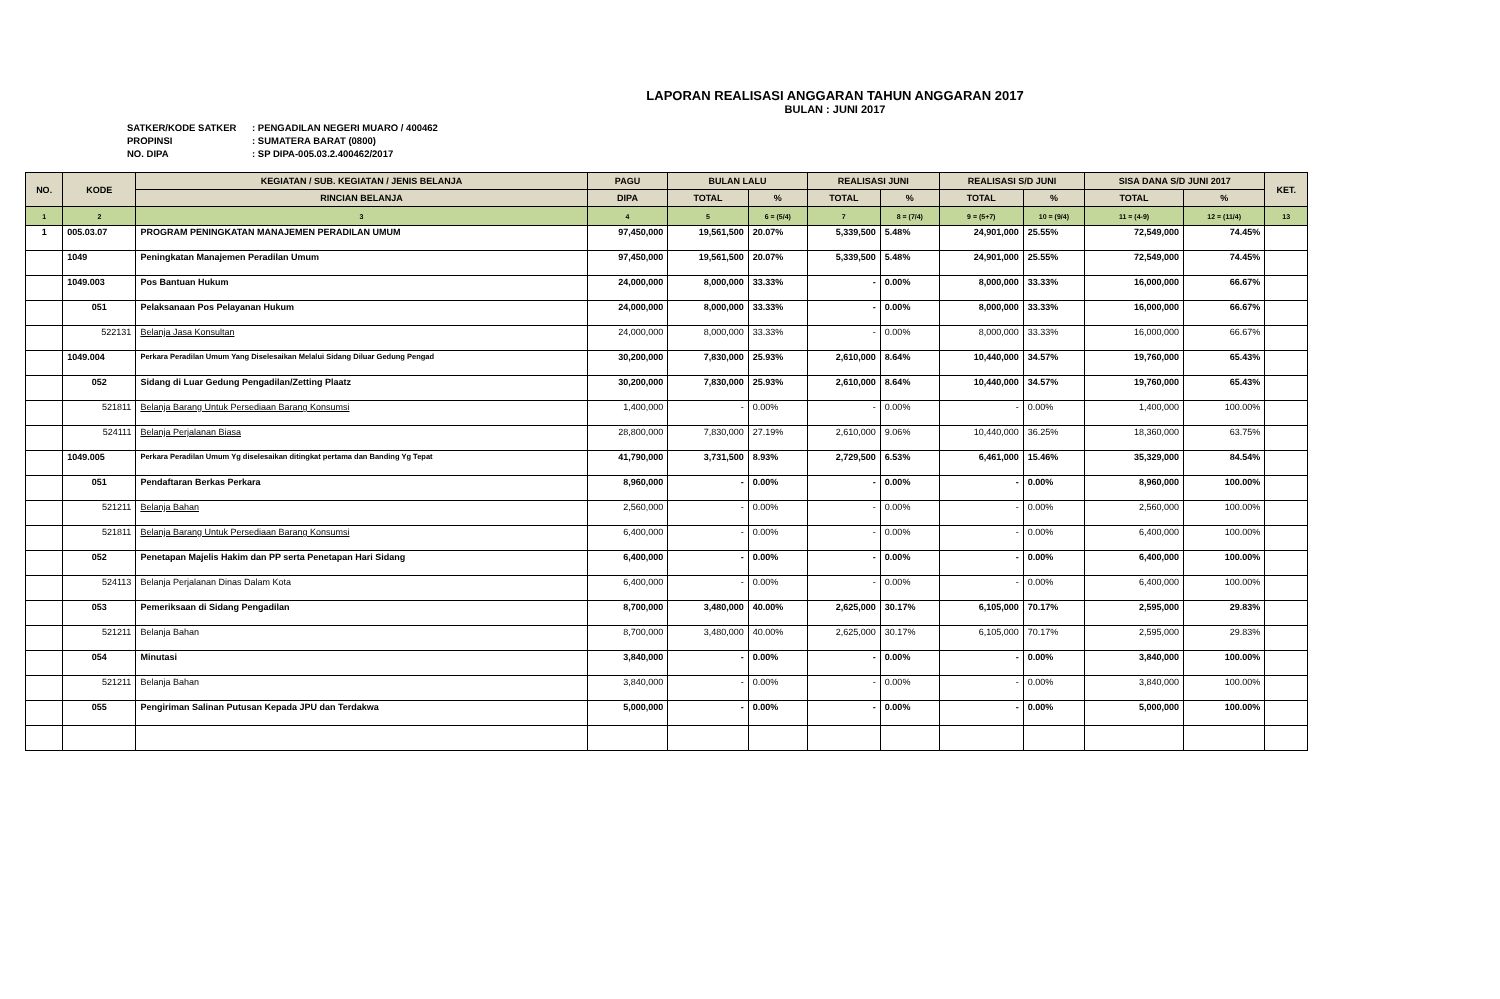LAPORAN REALISASI ANGGARAN TAHUN ANGGARAN 2017
BULAN : JUNI 2017
SATKER/KODE SATKER: PENGADILAN NEGERI MUARO / 400462
PROPINSI: SUMATERA BARAT (0800)
NO. DIPA: SP DIPA-005.03.2.400462/2017
| NO. | KODE | KEGIATAN / SUB. KEGIATAN / JENIS BELANJA | PAGU | BULAN LALU | | REALISASI JUNI | | REALISASI S/D JUNI | | SISA DANA S/D JUNI 2017 | | KET. |
| --- | --- | --- | --- | --- | --- | --- | --- | --- | --- | --- | --- | --- |
| | | RINCIAN BELANJA | DIPA | TOTAL | % | TOTAL | % | TOTAL | % | TOTAL | % | |
| 1 | 2 | 3 | 4 | 5 | 6 = (5/4) | 7 | 8 = (7/4) | 9 = (5+7) | 10 = (9/4) | 11 = (4-9) | 12 = (11/4) | 13 |
| 1 | 005.03.07 | PROGRAM PENINGKATAN MANAJEMEN PERADILAN UMUM | 97,450,000 | 19,561,500 | 20.07% | 5,339,500 | 5.48% | 24,901,000 | 25.55% | 72,549,000 | 74.45% | |
| | 1049 | Peningkatan Manajemen Peradilan Umum | 97,450,000 | 19,561,500 | 20.07% | 5,339,500 | 5.48% | 24,901,000 | 25.55% | 72,549,000 | 74.45% | |
| | 1049.003 | Pos Bantuan Hukum | 24,000,000 | 8,000,000 | 33.33% | - | 0.00% | 8,000,000 | 33.33% | 16,000,000 | 66.67% | |
| | 051 | Pelaksanaan Pos Pelayanan Hukum | 24,000,000 | 8,000,000 | 33.33% | - | 0.00% | 8,000,000 | 33.33% | 16,000,000 | 66.67% | |
| | 522131 | Belanja Jasa Konsultan | 24,000,000 | 8,000,000 | 33.33% | - | 0.00% | 8,000,000 | 33.33% | 16,000,000 | 66.67% | |
| | 1049.004 | Perkara Peradilan Umum Yang Diselesaikan Melalui Sidang Diluar Gedung Pengad | 30,200,000 | 7,830,000 | 25.93% | 2,610,000 | 8.64% | 10,440,000 | 34.57% | 19,760,000 | 65.43% | |
| | 052 | Sidang di Luar Gedung Pengadilan/Zetting Plaatz | 30,200,000 | 7,830,000 | 25.93% | 2,610,000 | 8.64% | 10,440,000 | 34.57% | 19,760,000 | 65.43% | |
| | 521811 | Belanja Barang Untuk Persediaan Barang Konsumsi | 1,400,000 | - | 0.00% | - | 0.00% | - | 0.00% | 1,400,000 | 100.00% | |
| | 524111 | Belanja Perjalanan Biasa | 28,800,000 | 7,830,000 | 27.19% | 2,610,000 | 9.06% | 10,440,000 | 36.25% | 18,360,000 | 63.75% | |
| | 1049.005 | Perkara Peradilan Umum Yg diselesaikan ditingkat pertama dan Banding Yg Tepat | 41,790,000 | 3,731,500 | 8.93% | 2,729,500 | 6.53% | 6,461,000 | 15.46% | 35,329,000 | 84.54% | |
| | 051 | Pendaftaran Berkas Perkara | 8,960,000 | - | 0.00% | - | 0.00% | - | 0.00% | 8,960,000 | 100.00% | |
| | 521211 | Belanja Bahan | 2,560,000 | - | 0.00% | - | 0.00% | - | 0.00% | 2,560,000 | 100.00% | |
| | 521811 | Belanja Barang Untuk Persediaan Barang Konsumsi | 6,400,000 | - | 0.00% | - | 0.00% | - | 0.00% | 6,400,000 | 100.00% | |
| | 052 | Penetapan Majelis Hakim dan PP serta Penetapan Hari Sidang | 6,400,000 | - | 0.00% | - | 0.00% | - | 0.00% | 6,400,000 | 100.00% | |
| | 524113 | Belanja Perjalanan Dinas Dalam Kota | 6,400,000 | - | 0.00% | - | 0.00% | - | 0.00% | 6,400,000 | 100.00% | |
| | 053 | Pemeriksaan di Sidang Pengadilan | 8,700,000 | 3,480,000 | 40.00% | 2,625,000 | 30.17% | 6,105,000 | 70.17% | 2,595,000 | 29.83% | |
| | 521211 | Belanja Bahan | 8,700,000 | 3,480,000 | 40.00% | 2,625,000 | 30.17% | 6,105,000 | 70.17% | 2,595,000 | 29.83% | |
| | 054 | Minutasi | 3,840,000 | - | 0.00% | - | 0.00% | - | 0.00% | 3,840,000 | 100.00% | |
| | 521211 | Belanja Bahan | 3,840,000 | - | 0.00% | - | 0.00% | - | 0.00% | 3,840,000 | 100.00% | |
| | 055 | Pengiriman Salinan Putusan Kepada JPU dan Terdakwa | 5,000,000 | - | 0.00% | - | 0.00% | - | 0.00% | 5,000,000 | 100.00% | |